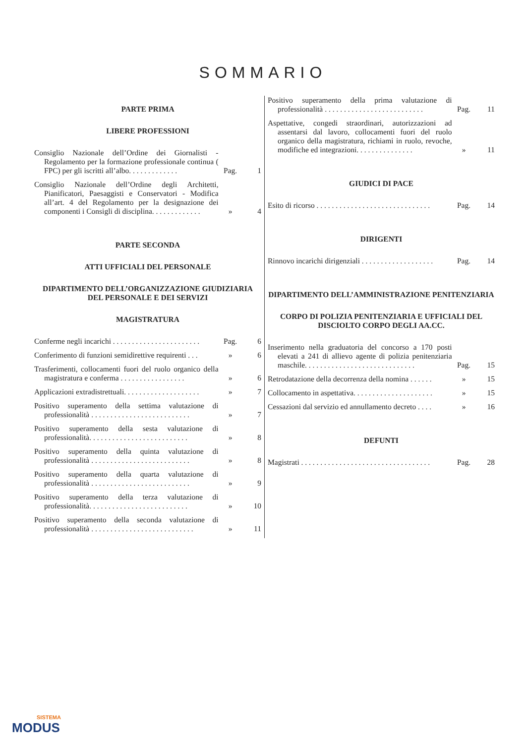SOMMARIO
PARTE PRIMA
LIBERE PROFESSIONI
Consiglio Nazionale dell’Ordine dei Giornalisti - Regolamento per la formazione professionale continua ( FPC) per gli iscritti all’albo. . . . . . . . . . . . .
Pag.
1
Consiglio Nazionale dell’Ordine degli Architetti, Pianificatori, Paesaggisti e Conservatori - Modifica all’art. 4 del Regolamento per la designazione dei componenti i Consigli di disciplina. . . . . . . . . . . . .
»
4
PARTE SECONDA
ATTI UFFICIALI DEL PERSONALE
DIPARTIMENTO DELL’ORGANIZZAZIONE GIUDIZIARIA DEL PERSONALE E DEI SERVIZI
MAGISTRATURA
Conferme negli incarichi . . . . . . . . . . . . . . . . . . . . . . .
Pag.
6
Conferimento di funzioni semidirettive requirenti . . .
»
6
Trasferimenti, collocamenti fuori del ruolo organico della magistratura e conferma . . . . . . . . . . . . . . . . .
»
6
Applicazioni extradistrettuali. . . . . . . . . . . . . . . . . . . .
»
7
Positivo superamento della settima valutazione di professionalità . . . . . . . . . . . . . . . . . . . . . . . . . .
»
7
Positivo superamento della sesta valutazione di professionalità. . . . . . . . . . . . . . . . . . . . . . . . . .
»
8
Positivo superamento della quinta valutazione di professionalità . . . . . . . . . . . . . . . . . . . . . . . . . .
»
8
Positivo superamento della quarta valutazione di professionalità . . . . . . . . . . . . . . . . . . . . . . . . . .
»
9
Positivo superamento della terza valutazione di professionalità. . . . . . . . . . . . . . . . . . . . . . . . . .
»
10
Positivo superamento della seconda valutazione di professionalità . . . . . . . . . . . . . . . . . . . . . . . . . . .
»
11
Positivo superamento della prima valutazione di professionalità . . . . . . . . . . . . . . . . . . . . . . . . . .
Pag.
11
Aspettative, congedi straordinari, autorizzazioni ad assentarsi dal lavoro, collocamenti fuori del ruolo organico della magistratura, richiami in ruolo, revoche, modifiche ed integrazioni. . . . . . . . . . . . . . .
»
11
GIUDICI DI PACE
Esito di ricorso . . . . . . . . . . . . . . . . . . . . . . . . . . . . . .
Pag.
14
DIRIGENTI
Rinnovo incarichi dirigenziali . . . . . . . . . . . . . . . . . . .
Pag.
14
DIPARTIMENTO DELL’AMMINISTRAZIONE PENITENZIARIA
CORPO DI POLIZIA PENITENZIARIA E UFFICIALI DEL DISCIOLTO CORPO DEGLI AA.CC.
Inserimento nella graduatoria del concorso a 170 posti elevati a 241 di allievo agente di polizia penitenziaria maschile. . . . . . . . . . . . . . . . . . . . . . . . . . . . .
Pag.
15
Retrodatazione della decorrenza della nomina . . . . . .
»
15
Collocamento in aspettativa. . . . . . . . . . . . . . . . . . . . .
»
15
Cessazioni dal servizio ed annullamento decreto . . . .
»
16
DEFUNTI
Magistrati . . . . . . . . . . . . . . . . . . . . . . . . . . . . . . . . . .
Pag.
28
SISTEMA
MODUS